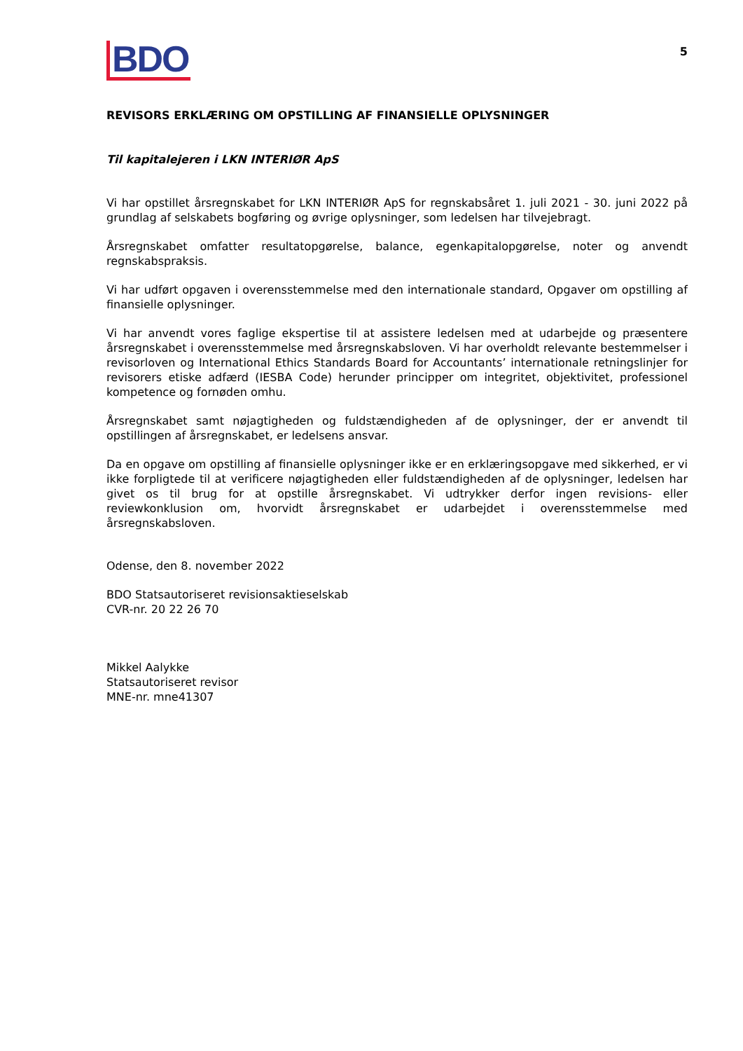BDO
5
REVISORS ERKLÆRING OM OPSTILLING AF FINANSIELLE OPLYSNINGER
Til kapitalejeren i LKN INTERIØR ApS
Vi har opstillet årsregnskabet for LKN INTERIØR ApS for regnskabsåret 1. juli 2021 - 30. juni 2022 på grundlag af selskabets bogføring og øvrige oplysninger, som ledelsen har tilvejebragt.
Årsregnskabet omfatter resultatopgørelse, balance, egenkapitalopgørelse, noter og anvendt regnskabspraksis.
Vi har udført opgaven i overensstemmelse med den internationale standard, Opgaver om opstilling af finansielle oplysninger.
Vi har anvendt vores faglige ekspertise til at assistere ledelsen med at udarbejde og præsentere årsregnskabet i overensstemmelse med årsregnskabsloven. Vi har overholdt relevante bestemmelser i revisorloven og International Ethics Standards Board for Accountants’ internationale retningslinjer for revisorers etiske adfærd (IESBA Code) herunder principper om integritet, objektivitet, professionel kompetence og fornøden omhu.
Årsregnskabet samt nøjagtigheden og fuldstændigheden af de oplysninger, der er anvendt til opstillingen af årsregnskabet, er ledelsens ansvar.
Da en opgave om opstilling af finansielle oplysninger ikke er en erklæringsopgave med sikkerhed, er vi ikke forpligtede til at verificere nøjagtigheden eller fuldstændigheden af de oplysninger, ledelsen har givet os til brug for at opstille årsregnskabet. Vi udtrykker derfor ingen revisions- eller reviewkonklusion om, hvorvidt årsregnskabet er udarbejdet i overensstemmelse med årsregnskabsloven.
Odense, den 8. november 2022
BDO Statsautoriseret revisionsaktieselskab
CVR-nr. 20 22 26 70
Mikkel Aalykke
Statsautoriseret revisor
MNE-nr. mne41307